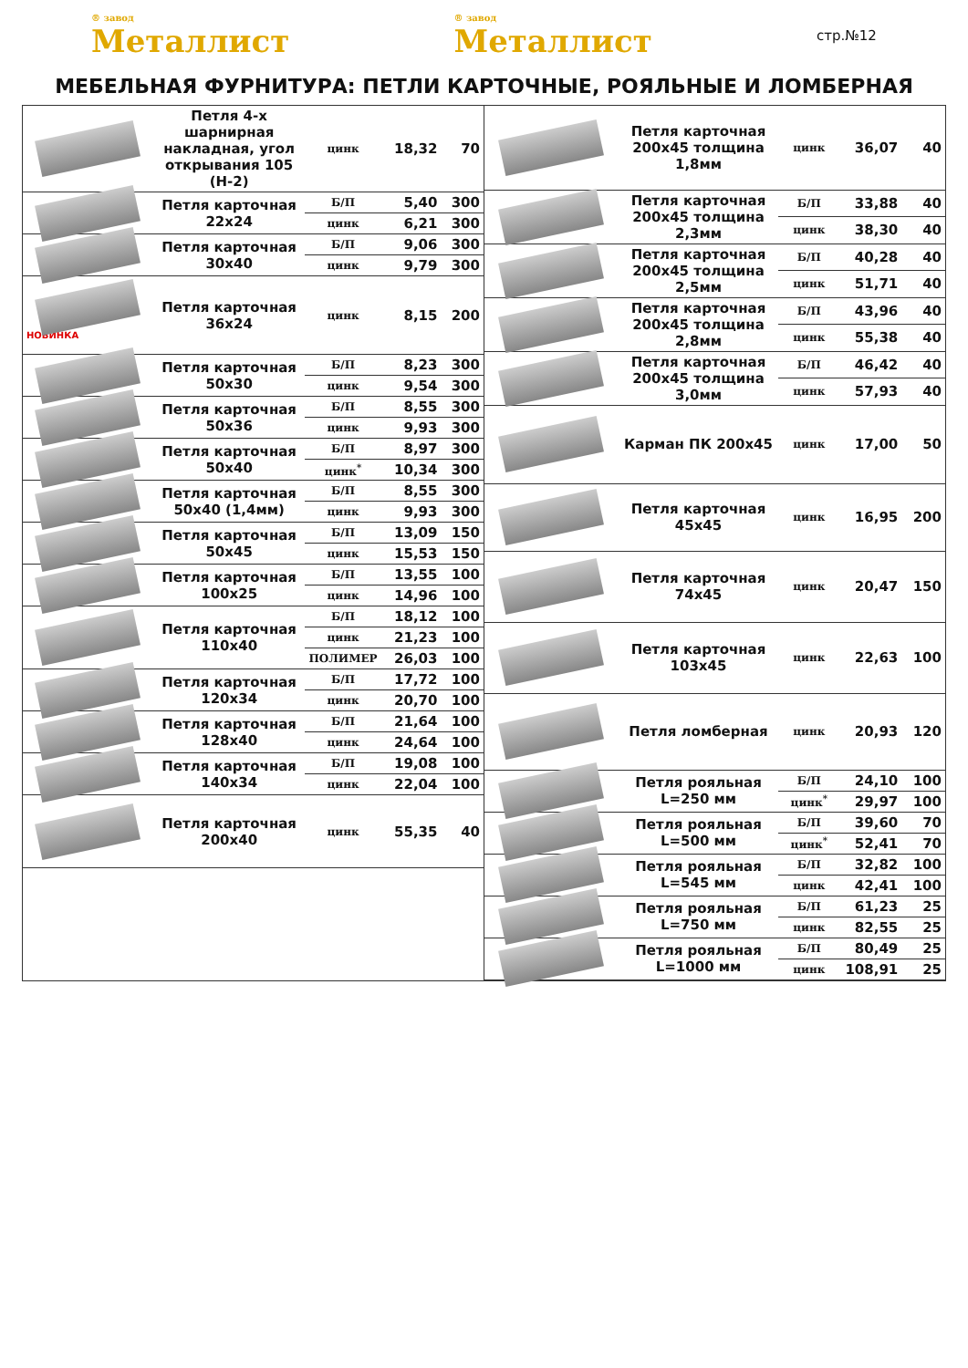® завод
Металлист
® завод
Металлист
стр.№12
МЕБЕЛЬНАЯ ФУРНИТУРА: ПЕТЛИ КАРТОЧНЫЕ, РОЯЛЬНЫЕ И ЛОМБЕРНАЯ
| | Петля 4-х шарнирная накладная, угол открывания 105 (Н-2) | цинк | 18,32 | 70 |
| | Петля карточная 22х24 | Б/П | 5,40 | 300 |
| | | цинк | 6,21 | 300 |
| | Петля карточная 30х40 | Б/П | 9,06 | 300 |
| | | цинк | 9,79 | 300 |
| НОВИНКА | Петля карточная 36х24 | цинк | 8,15 | 200 |
| | Петля карточная 50х30 | Б/П | 8,23 | 300 |
| | | цинк | 9,54 | 300 |
| | Петля карточная 50х36 | Б/П | 8,55 | 300 |
| | | цинк | 9,93 | 300 |
| | Петля карточная 50х40 | Б/П | 8,97 | 300 |
| | | цинк<sup>*</sup> | 10,34 | 300 |
| | Петля карточная 50х40 (1,4мм) | Б/П | 8,55 | 300 |
| | | цинк | 9,93 | 300 |
| | Петля карточная 50х45 | Б/П | 13,09 | 150 |
| | | цинк | 15,53 | 150 |
| | Петля карточная 100х25 | Б/П | 13,55 | 100 |
| | | цинк | 14,96 | 100 |
| | Петля карточная 110х40 | Б/П | 18,12 | 100 |
| | | цинк | 21,23 | 100 |
| | | ПОЛИМЕР | 26,03 | 100 |
| | Петля карточная 120х34 | Б/П | 17,72 | 100 |
| | | цинк | 20,70 | 100 |
| | Петля карточная 128х40 | Б/П | 21,64 | 100 |
| | | цинк | 24,64 | 100 |
| | Петля карточная 140х34 | Б/П | 19,08 | 100 |
| | | цинк | 22,04 | 100 |
| | Петля карточная 200х40 | цинк | 55,35 | 40 |
| | Петля карточная 200х45 толщина 1,8мм | цинк | 36,07 | 40 |
| | Петля карточная 200х45 толщина 2,3мм | Б/П | 33,88 | 40 |
| | | цинк | 38,30 | 40 |
| | Петля карточная 200х45 толщина 2,5мм | Б/П | 40,28 | 40 |
| | | цинк | 51,71 | 40 |
| | Петля карточная 200х45 толщина 2,8мм | Б/П | 43,96 | 40 |
| | | цинк | 55,38 | 40 |
| | Петля карточная 200х45 толщина 3,0мм | Б/П | 46,42 | 40 |
| | | цинк | 57,93 | 40 |
| | Карман ПК 200х45 | цинк | 17,00 | 50 |
| | Петля карточная 45х45 | цинк | 16,95 | 200 |
| | Петля карточная 74х45 | цинк | 20,47 | 150 |
| | Петля карточная 103х45 | цинк | 22,63 | 100 |
| | Петля ломберная | цинк | 20,93 | 120 |
| | Петля рояльная L=250 мм | Б/П | 24,10 | 100 |
| | | цинк<sup>*</sup> | 29,97 | 100 |
| | Петля рояльная L=500 мм | Б/П | 39,60 | 70 |
| | | цинк<sup>*</sup> | 52,41 | 70 |
| | Петля рояльная L=545 мм | Б/П | 32,82 | 100 |
| | | цинк | 42,41 | 100 |
| | Петля рояльная L=750 мм | Б/П | 61,23 | 25 |
| | | цинк | 82,55 | 25 |
| | Петля рояльная L=1000 мм | Б/П | 80,49 | 25 |
| | | цинк | 108,91 | 25 |